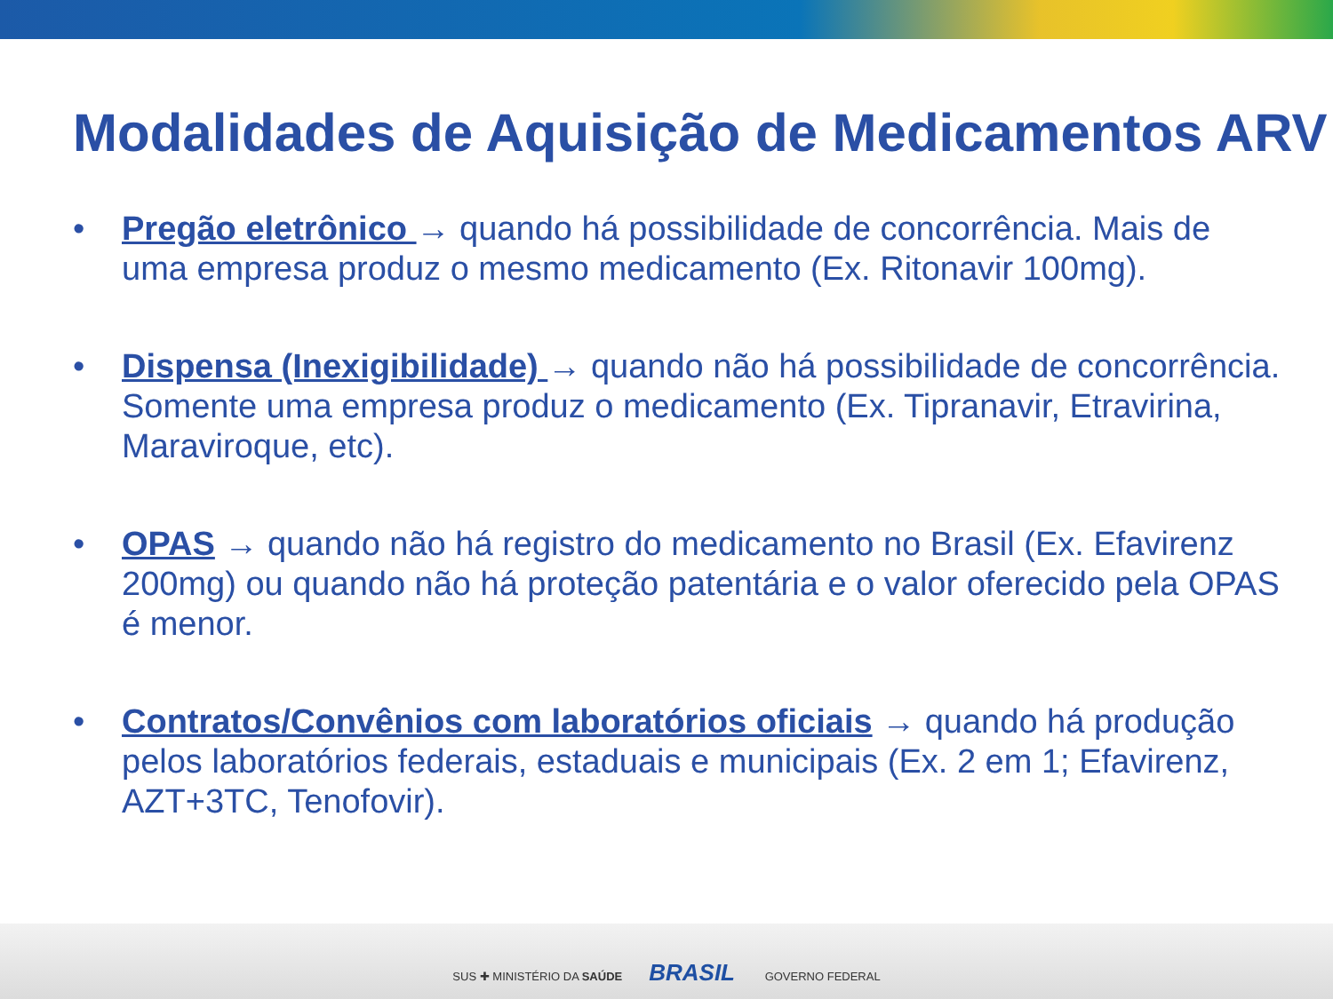Modalidades de Aquisição de Medicamentos ARV
• Pregão eletrônico → quando há possibilidade de concorrência. Mais de uma empresa produz o mesmo medicamento (Ex. Ritonavir 100mg).
• Dispensa (Inexigibilidade) → quando não há possibilidade de concorrência. Somente uma empresa produz o medicamento (Ex. Tipranavir, Etravirina, Maraviroque, etc).
• OPAS → quando não há registro do medicamento no Brasil (Ex. Efavirenz 200mg) ou quando não há proteção patentária e o valor oferecido pela OPAS é menor.
• Contratos/Convênios com laboratórios oficiais → quando há produção pelos laboratórios federais, estaduais e municipais (Ex. 2 em 1; Efavirenz, AZT+3TC, Tenofovir).
SUS ✚ MINISTÉRIO DA SAÚDE BRASIL GOVERNO FEDERAL